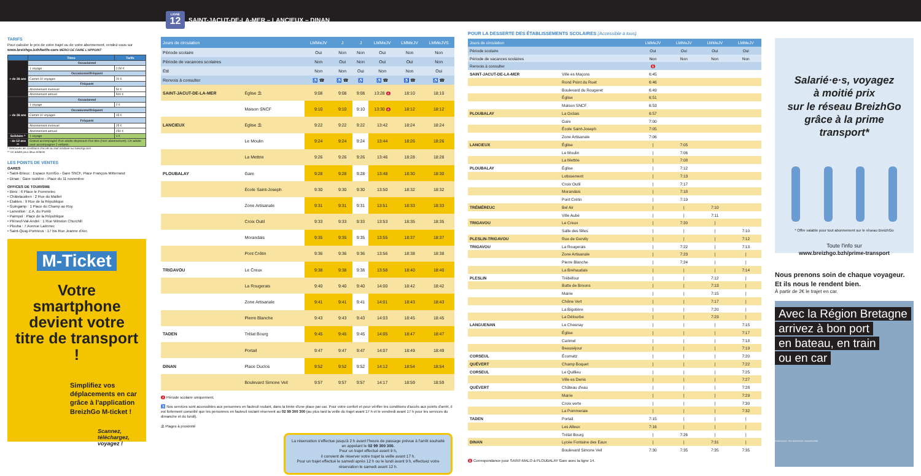LIGNE
12
SAINT-JACUT-DE-LA-MER – LANCIEUX – DINAN
TARIFS
Pour calculer le prix de votre trajet ou de votre abonnement, rendez-vous sur www.breizhgo.bzh/tarifs-cars MERCI DE FAIRE L'APPOINT
| | Titres | Tarifs |
| --- | --- | --- |
| + de 26 ans | Occasionnel | |
| | 1 voyage | 2,50 € |
| | Occasionnel/fréquent | |
| | Carnet 10 voyages | 20 € |
| | Fréquent | |
| | Abonnement mensuel | 50 € |
| | Abonnement annuel | 500 € |
| – de 26 ans | Occasionnel | |
| | 1 voyage | 2 € |
| | Occasionnel/fréquent | |
| | Carnet 10 voyages | 15 € |
| | Fréquent | |
| | Abonnement mensuel | 25 € |
| | Abonnement annuel | 250 € |
| Solidaire * | 1 voyage | 1 € |
| - de 12 ans ** | Gratuit accompagné d'un adulte disposant d'un titre (hors abonnement). Un adulte peut accompagner 2 enfants. | |
* Retrouvez les conditions d'accès au tarif solidaire sur breizhgo.bzh
** Un adulte pour deux enfants
LES POINTS DE VENTES
GARES
• Saint-Brieuc : Espace KorriGo - Gare SNCF, Place François Mitterrand
• Dinan : Gare routière - Place du 11 novembre
OFFICES DE TOURISME
• Binic : 6 Place le Pommelec
• Châtelaudren : 2 Rue du Maillet
• Étables : 9 Rue de la République
• Guingamp : 1 Place du Champ au Roy
• Lanvollon : Z.A. du Ponlô
• Paimpol : Place de la République
• Pléneuf-Val-André : 1 Rue Winston Churchill
• Plouha : 7 Avenue Laënnec
• Saint-Quay-Portrieux : 17 bis Rue Jeanne d'Arc
M-Ticket
Votre smartphone devient votre titre de transport !
Simplifiez vos déplacements en car grâce à l'application BreizhGo M-ticket !
Scannez,
téléchargez,
voyagez !
| Jours de circulation | | LMMeJV | J | J | LMMeJV | LMMeJV | LMMeJVS |
| --- | --- | --- | --- | --- | --- | --- | --- |
| Période scolaire | | Oui | Non | Non | Oui | Non | Non |
| Période de vacances scolaires | | Non | Oui | Non | Oui | Oui | Non |
| Été | | Non | Non | Oui | Non | Non | Oui |
| Renvois à consulter | | ♿ ☎ | ♿ ☎ | ♿ | ♿ ☎ | ♿ ☎ | ♿ ☎ |
| SAINT-JACUT-DE-LA-MER | Église ⛱ | 9:08 | 9:08 | 9:08 | 13:28 A | 18:10 | 18:10 |
| | Maison SNCF | 9:10 | 9:10 | 9:10 | 13:30 A | 18:12 | 18:12 |
| LANCIEUX | Église ⛱ | 9:22 | 9:22 | 9:22 | 13:42 | 18:24 | 18:24 |
| | Le Moulin | 9:24 | 9:24 | 9:24 | 13:44 | 18:26 | 18:26 |
| | La Mettrie | 9:26 | 9:26 | 9:26 | 13:46 | 18:28 | 18:28 |
| PLOUBALAY | Gare | 9:28 | 9:28 | 9:28 | 13:48 | 18:30 | 18:30 |
| | École Saint-Joseph | 9:30 | 9:30 | 9:30 | 13:50 | 18:32 | 18:32 |
| | Zone Artisanale | 9:31 | 9:31 | 9:31 | 13:51 | 18:33 | 18:33 |
| | Croix Outil | 9:33 | 9:33 | 9:33 | 13:53 | 18:35 | 18:35 |
| | Morandais | 9:35 | 9:35 | 9:35 | 13:55 | 18:37 | 18:37 |
| | Pont Crétin | 9:36 | 9:36 | 9:36 | 13:56 | 18:38 | 18:38 |
| TRIGAVOU | Le Creux | 9:38 | 9:38 | 9:38 | 13:58 | 18:40 | 18:40 |
| | La Rougerais | 9:40 | 9:40 | 9:40 | 14:00 | 18:42 | 18:42 |
| | Zone Artisanale | 9:41 | 9:41 | 9:41 | 14:01 | 18:43 | 18:43 |
| | Pierre Blanche | 9:43 | 9:43 | 9:43 | 14:03 | 18:45 | 18:45 |
| TADEN | Trélat Bourg | 9:45 | 9:45 | 9:45 | 14:05 | 18:47 | 18:47 |
| | Portail | 9:47 | 9:47 | 9:47 | 14:07 | 18:49 | 18:49 |
| DINAN | Place Duclos | 9:52 | 9:52 | 9:52 | 14:12 | 18:54 | 18:54 |
| | Boulevard Simone Veil | 9:57 | 9:57 | 9:57 | 14:17 | 18:59 | 18:59 |
A Période scolaire uniquement.
♿ Nos services sont accessibles aux personnes en fauteuil roulant, dans la limite d'une place par car. Pour votre confort et pour vérifier les conditions d'accès aux points d'arrêt, il est fortement conseillé que les personnes en fauteuil roulant réservent au 02 99 300 300 (au plus tard la veille du trajet avant 17 h et le vendredi avant 17 h pour les services du dimanche et du lundi).
⛱ Plages à proximité
La réservation s'effectue jusqu'à 2 h avant l'heure de passage prévue à l'arrêt souhaité en appelant le 02 99 300 300.
Pour un trajet effectué avant 9 h,
il convient de réserver votre trajet la veille avant 17 h.
Pour un trajet effectué le samedi après 12 h ou le lundi avant 9 h, effectuez votre réservation le samedi avant 12 h.
POUR LA DESSERTE DES ÉTABLISSEMENTS SCOLAIRES (Accessible à tous)
| Jours de circulation | | LMMeJV | LMMeJV | LMMeJV | LMMeJV |
| --- | --- | --- | --- | --- | --- |
| Période scolaire | | Oui | Oui | Oui | Oui |
| Période de vacances scolaires | | Non | Non | Non | Non |
| Renvois à consulter | | B | | | |
| SAINT-JACUT-DE-LA-MER | Ville es Maçons | 6:45 | | | |
| | Rond Point du Ruet | 6:46 | | | |
| | Boulevard du Rougeret | 6:49 | | | |
| | Église | 6:51 | | | |
| | Maison SNCF | 6:53 | | | |
| PLOUBALAY | La Giclais | 6:57 | | | |
| | Gare | 7:00 | | | |
| | École Saint-Joseph | 7:05 | | | |
| | Zone Artisanale | 7:06 | | | |
| LANCIEUX | Église | / | 7:05 | | |
| | Le Moulin | / | 7:06 | | |
| | La Mettrie | / | 7:08 | | |
| PLOUBALAY | Église | / | 7:12 | | |
| | Lotissement | / | 7:13 | | |
| | Croix Outil | / | 7:17 | | |
| | Morandais | / | 7:18 | | |
| | Pont Crétin | / | 7:19 | | |
| TRÉMÉREUC | Bel Air | / | / | 7:10 | |
| | Ville Aubé | / | / | 7:11 | |
| TRIGAVOU | Le Creux | / | 7:20 | / | |
| | Salle des fêtes | / | / | / | 7:10 |
| PLESLIN-TRIGAVOU | Rue de Gervily | / | / | / | 7:12 |
| TRIGAVOU | La Rougerais | / | 7:22 | / | 7:13 |
| | Zone Artisanale | / | 7:23 | / | / |
| | Pierre Blanche | / | 7:24 | / | / |
| | La Brehaudais | / | / | / | 7:14 |
| PLESLIN | Trébéfour | / | / | 7:12 | / |
| | Butte de Broons | / | / | 7:13 | / |
| | Mairie | / | / | 7:15 | / |
| | Chêne Vert | / | / | 7:17 | / |
| | La Bigotière | / | / | 7:20 | / |
| | La Détourbe | / | / | 7:23 | / |
| LANGUENAN | Le Chesnay | / | / | / | 7:15 |
| | Église | / | / | / | 7:17 |
| | Carimel | / | / | / | 7:18 |
| | Beauséjour | / | / | / | 7:19 |
| CORSEUL | Écomatz | / | / | / | 7:20 |
| QUÉVERT | Champ Boquet | / | / | / | 7:22 |
| CORSEUL | Le Quillieu | / | / | / | 7:25 |
| | Ville es Denis | / | / | / | 7:27 |
| QUÉVERT | Château d'eau | / | / | / | 7:28 |
| | Mairie | / | / | / | 7:29 |
| | Croix verte | / | / | / | 7:30 |
| | La Pommeraie | / | / | / | 7:32 |
| TADEN | Portail | 7:15 | / | / | / |
| | Les Alleux | 7:16 | / | / | / |
| | Trélat Bourg | / | 7:26 | / | / |
| DINAN | Lycée Fontaine des Eaux | / | / | 7:31 | / |
| | Boulevard Simone Veil | 7:30 | 7:35 | 7:35 | 7:35 |
B Correspondance pour SAINT-MALO à PLOUBALAY Gare avec la ligne 14.
Salarié·e·s, voyagez
à moitié prix
sur le réseau BreizhGo
grâce à la prime transport*
* Offre valable pour tout abonnement sur le réseau BreizhGo
Toute l'info sur
www.breizhgo.bzh/prime-transport
Nous prenons soin de chaque voyageur.
Et ils nous le rendent bien.
À partir de 2€ le trajet en car.
Avec la Région Bretagne
arrivez à bon port
en bateau, en train
ou en car
Crédits photos : Oxio Studio/iStock. Septembre 2022